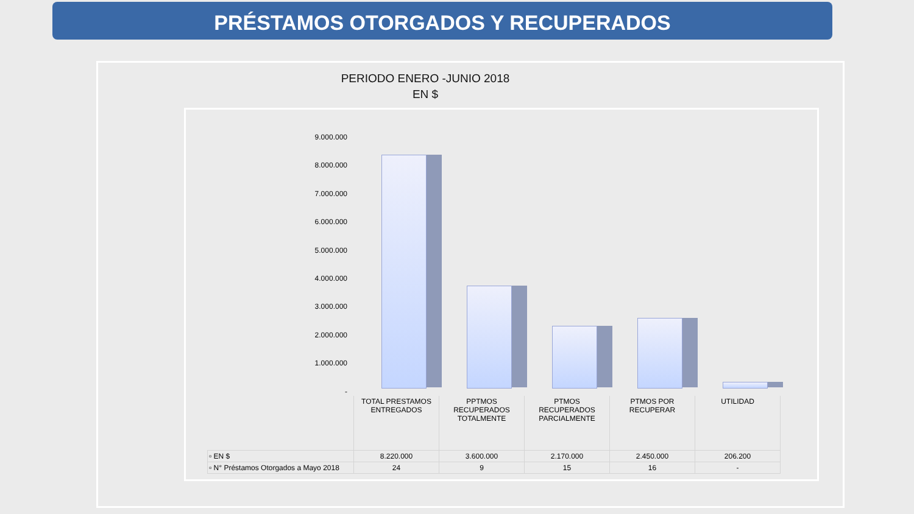PRÉSTAMOS OTORGADOS Y RECUPERADOS
PERIODO ENERO -JUNIO 2018
EN $
9.000.000
8.000.000
7.000.000
6.000.000
5.000.000
4.000.000
3.000.000
2.000.000
1.000.000
-
| | TOTAL PRESTAMOS ENTREGADOS | PPTMOS RECUPERADOS TOTALMENTE | PTMOS RECUPERADOS PARCIALMENTE | PTMOS POR RECUPERAR | UTILIDAD |
| --- | --- | --- | --- | --- | --- |
| ▫ EN $ | 8.220.000 | 3.600.000 | 2.170.000 | 2.450.000 | 206.200 |
| ▫ N° Préstamos Otorgados a Mayo 2018 | 24 | 9 | 15 | 16 | - |